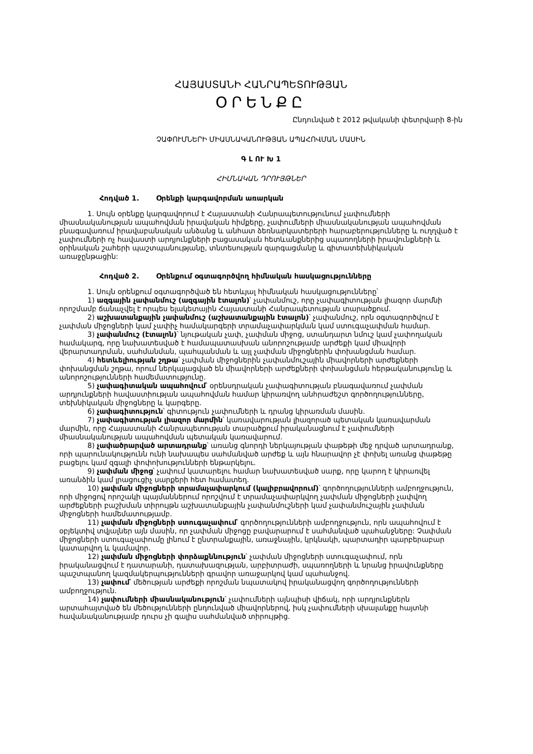ՀԱՅԱՍՏԱՆԻ ՀԱՆՐԱՊԵՏՈՒԹՅԱՆ
ՕՐԵՆՔԸ
Ընդունված է 2012 թվականի փետրվարի 8-ին
ՉԱՓՈՒՄՆԵՐԻ ՄԻԱՍՆԱԿԱՆՈՒԹՅԱՆ ԱՊԱՀՈՎՄԱՆ ՄԱՍԻՆ
Գ Լ ՈՒ Խ 1
ՀԻՄՆԱԿԱՆ ԴՐՈՒՅԹՆԵՐ
Հոդված 1. Օրենքի կարգավորման առարկան
1. Սույն օրենքը կարգավորում է Հայաստանի Հանրապետությունում չափումների միասնականության ապահովման իրավական հիմքերը, չափումների միասնականության ապահովման բնագավառում իրավաբանական անձանց և անհատ ձեռնարկատերերի հարաբերությունները և ուղղված է չափումների ոչ հավաստի արդյունքների բացասական հետևանքներից սպառողների իրավունքների և օրինական շահերի պաշտպանությանը, տնտեսության զարգացմանը և գիտատեխնիկական առաջընթացին:
Հոդված 2. Օրենքում օգտագործվող հիմնական հասկացությունները
1. Սույն օրենքում օգտագործված են հետևյալ հիմնական հասկացությունները՝
1) ազգային չափանմուշ (ազգային էտալոն)՝ չափանմուշ, որը չափագիտության լիազոր մարմնի որոշմամբ ճանաչվել է որպես ելակետային Հայաստանի Հանրապետության տարածքում.
2) աշխատանքային չափանմուշ (աշխատանքային էտալոն)՝ չափանմուշ, որն օգտագործվում է չափման միջոցների կամ չափիչ համակարգերի տրամաչափարկման կամ ստուգաչափման համար.
3) չափանմուշ (էտալոն)՝ նյութական չափ, չափման միջոց, ստանդարտ նմուշ կամ չափողական համակարգ, որը նախատեսված է համապատասխան անորոշությամբ արժեքի կամ միավորի վերարտադրման, սահմանման, պահպանման և այլ չափման միջոցներին փոխանցման համար.
4) հետևելիության շղթա՝ չափման միջոցներին չափանմուշային միավորների արժեքների փոխանցման շղթա, որում ներկայացված են միավորների արժեքների փոխանցման հերթականությունը և անորոշությունների համեմատությունը.
5) չափագիտական ապահովում՝ օրենսդրական չափագիտության բնագավառում չափման արդյունքների հավաստիության ապահովման համար կիրառվող անհրաժեշտ գործողությունները, տեխնիկական միջոցները և կարգերը.
6) չափագիտություն՝ գիտություն չափումների և դրանց կիրառման մասին.
7) չափագիտության լիազոր մարմին՝ կառավարության լիազորած պետական կառավարման մարմին, որը Հայաստանի Հանրապետության տարածքում իրականացնում է չափումների միասնականության ապահովման պետական կառավարում.
8) չափածրարված արտադրանք՝ առանց գնորդի ներկայության փաթեթի մեջ դրված արտադրանք, որի պարունակությունն ունի նախապես սահմանված արժեք և այն հնարավոր չէ փոխել առանց փաթեթը բացելու կամ զգալի փոփոխությունների ենթարկելու.
9) չափման միջոց՝ չափում կատարելու համար նախատեսված սարք, որը կարող է կիրառվել առանձին կամ լրացուցիչ սարքերի հետ համատեղ.
10) չափման միջոցների տրամաչափարկում (կալիբրավորում)՝ գործողությունների ամբողջություն, որի միջոցով որոշակի պայմաններում որոշվում է տրամաչափարկվող չափման միջոցների չափվող արժեքների բաշխման տիրույթն աշխատանքային չափանմուշների կամ չափանմուշային չափման միջոցների համեմատությամբ.
11) չափման միջոցների ստուգաչափում՝ գործողությունների ամբողջություն, որն ապահովում է օբյեկտիվ տվյալներ այն մասին, որ չափման միջոցը բավարարում է սահմանված պահանջները: Չափման միջոցների ստուգաչափումը լինում է ընտրանքային, առաջնային, կրկնակի, պարտադիր պարբերաբար կատարվող և կամավոր.
12) չափման միջոցների փորձաքննություն՝ չափման միջոցների ստուգաչափում, որն իրականացվում է դատարանի, դատախազության, արբիտրաժի, սպառողների և նրանց իրավունքները պաշտպանող կազմակերպությունների գրավոր առաջարկով կամ պահանջով.
13) չափում՝ մեծության արժեքի որոշման նպատակով իրականացվող գործողությունների ամբողջություն.
14) չափումների միասնականություն՝ չափումների այնպիսի վիճակ, որի արդյունքներն արտահայտված են մեծությունների ընդունված միավորներով, իսկ չափումների սխալանքը հայտնի հավանականությամբ դուրս չի գալիս սահմանված տիրույթից.